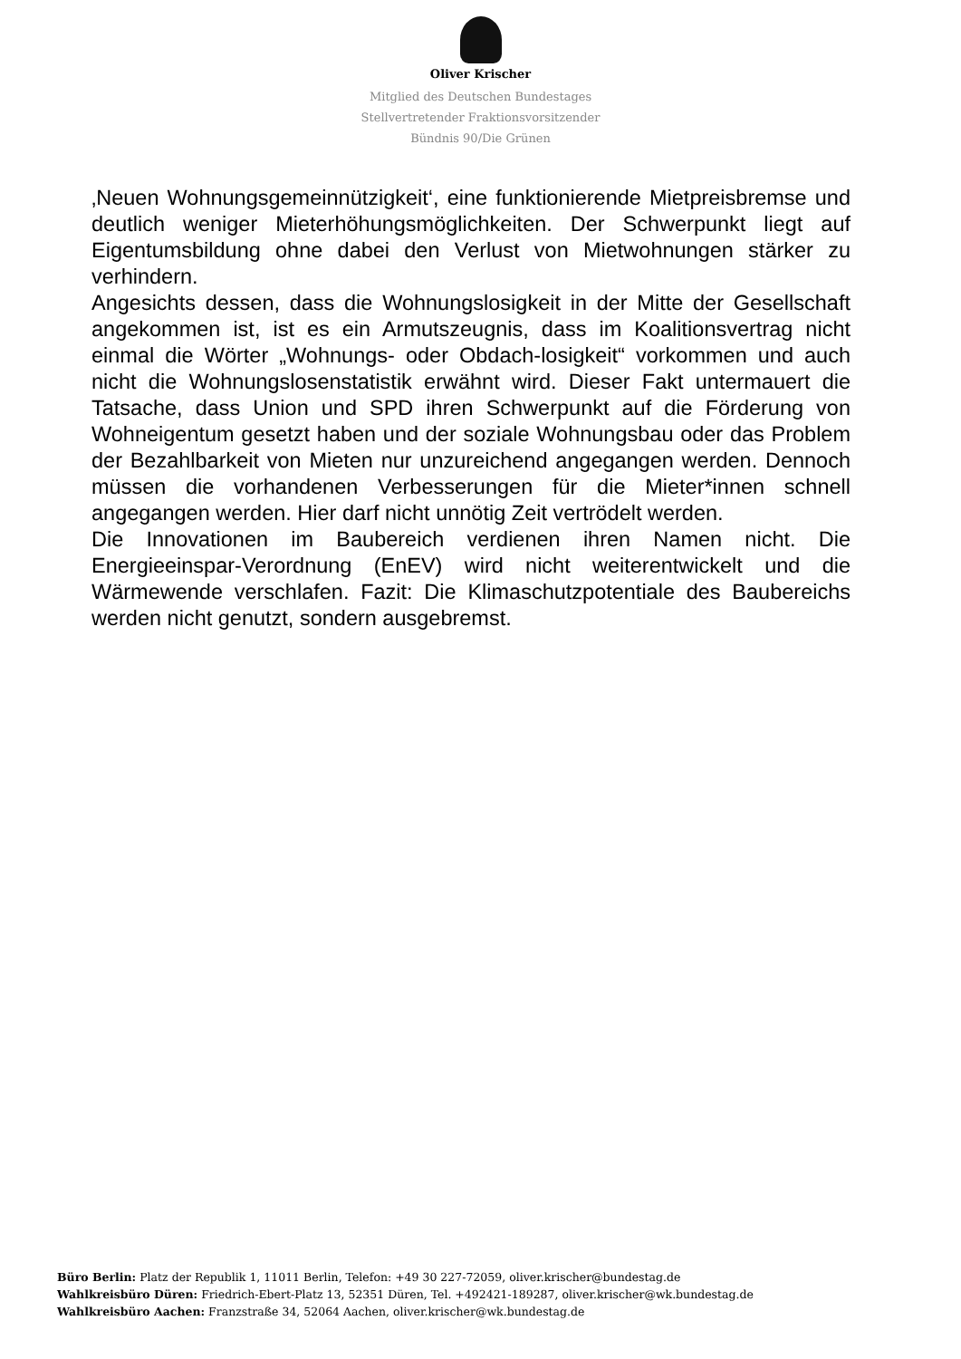Oliver Krischer
Mitglied des Deutschen Bundestages
Stellvertretender Fraktionsvorsitzender
Bündnis 90/Die Grünen
‚Neuen Wohnungsgemeinnützigkeit‘, eine funktionierende Mietpreisbremse und deutlich weniger Mieterhöhungsmöglichkeiten. Der Schwerpunkt liegt auf Eigentumsbildung ohne dabei den Verlust von Mietwohnungen stärker zu verhindern.
Angesichts dessen, dass die Wohnungslosigkeit in der Mitte der Gesellschaft angekommen ist, ist es ein Armutszeugnis, dass im Koalitionsvertrag nicht einmal die Wörter „Wohnungs- oder Obdach-losigkeit“ vorkommen und auch nicht die Wohnungslosenstatistik erwähnt wird. Dieser Fakt untermauert die Tatsache, dass Union und SPD ihren Schwerpunkt auf die Förderung von Wohneigentum gesetzt haben und der soziale Wohnungsbau oder das Problem der Bezahlbarkeit von Mieten nur unzureichend angegangen werden. Dennoch müssen die vorhandenen Verbesserungen für die Mieter*innen schnell angegangen werden. Hier darf nicht unnötig Zeit vertrödelt werden.
Die Innovationen im Baubereich verdienen ihren Namen nicht. Die Energieeinspar-Verordnung (EnEV) wird nicht weiterentwickelt und die Wärmewende verschlafen. Fazit: Die Klimaschutzpotentiale des Baubereichs werden nicht genutzt, sondern ausgebremst.
Büro Berlin: Platz der Republik 1, 11011 Berlin, Telefon: +49 30 227-72059, oliver.krischer@bundestag.de
Wahlkreisbüro Düren: Friedrich-Ebert-Platz 13, 52351 Düren, Tel. +492421-189287, oliver.krischer@wk.bundestag.de
Wahlkreisbüro Aachen: Franzstraße 34, 52064 Aachen, oliver.krischer@wk.bundestag.de